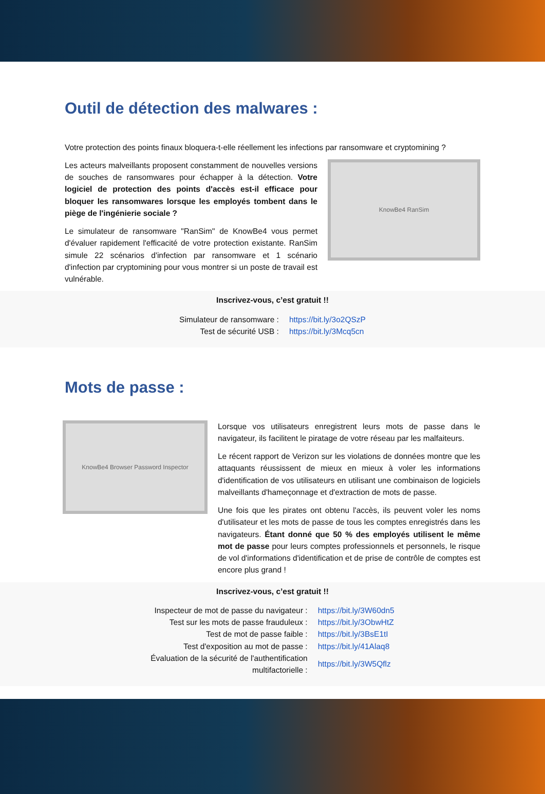Outil de détection des malwares :
Votre protection des points finaux bloquera-t-elle réellement les infections par ransomware et cryptomining ?
Les acteurs malveillants proposent constamment de nouvelles versions de souches de ransomwares pour échapper à la détection. Votre logiciel de protection des points d'accès est-il efficace pour bloquer les ransomwares lorsque les employés tombent dans le piège de l'ingénierie sociale ?
Le simulateur de ransomware "RanSim" de KnowBe4 vous permet d'évaluer rapidement l'efficacité de votre protection existante. RanSim simule 22 scénarios d'infection par ransomware et 1 scénario d'infection par cryptomining pour vous montrer si un poste de travail est vulnérable.
KnowBe4 RanSim
Inscrivez-vous, c’est gratuit !!
| Simulateur de ransomware : | https://bit.ly/3o2QSzP |
| Test de sécurité USB : | https://bit.ly/3Mcq5cn |
Mots de passe :
KnowBe4 Browser Password Inspector
Lorsque vos utilisateurs enregistrent leurs mots de passe dans le navigateur, ils facilitent le piratage de votre réseau par les malfaiteurs.
Le récent rapport de Verizon sur les violations de données montre que les attaquants réussissent de mieux en mieux à voler les informations d'identification de vos utilisateurs en utilisant une combinaison de logiciels malveillants d'hameçonnage et d'extraction de mots de passe.
Une fois que les pirates ont obtenu l'accès, ils peuvent voler les noms d'utilisateur et les mots de passe de tous les comptes enregistrés dans les navigateurs. Étant donné que 50 % des employés utilisent le même mot de passe pour leurs comptes professionnels et personnels, le risque de vol d'informations d'identification et de prise de contrôle de comptes est encore plus grand !
Inscrivez-vous, c’est gratuit !!
| Inspecteur de mot de passe du navigateur : | https://bit.ly/3W60dn5 |
| Test sur les mots de passe frauduleux : | https://bit.ly/3ObwHtZ |
| Test de mot de passe faible : | https://bit.ly/3BsE1tI |
| Test d'exposition au mot de passe : | https://bit.ly/41Alaq8 |
| Évaluation de la sécurité de l'authentification multifactorielle : | https://bit.ly/3W5Qflz |